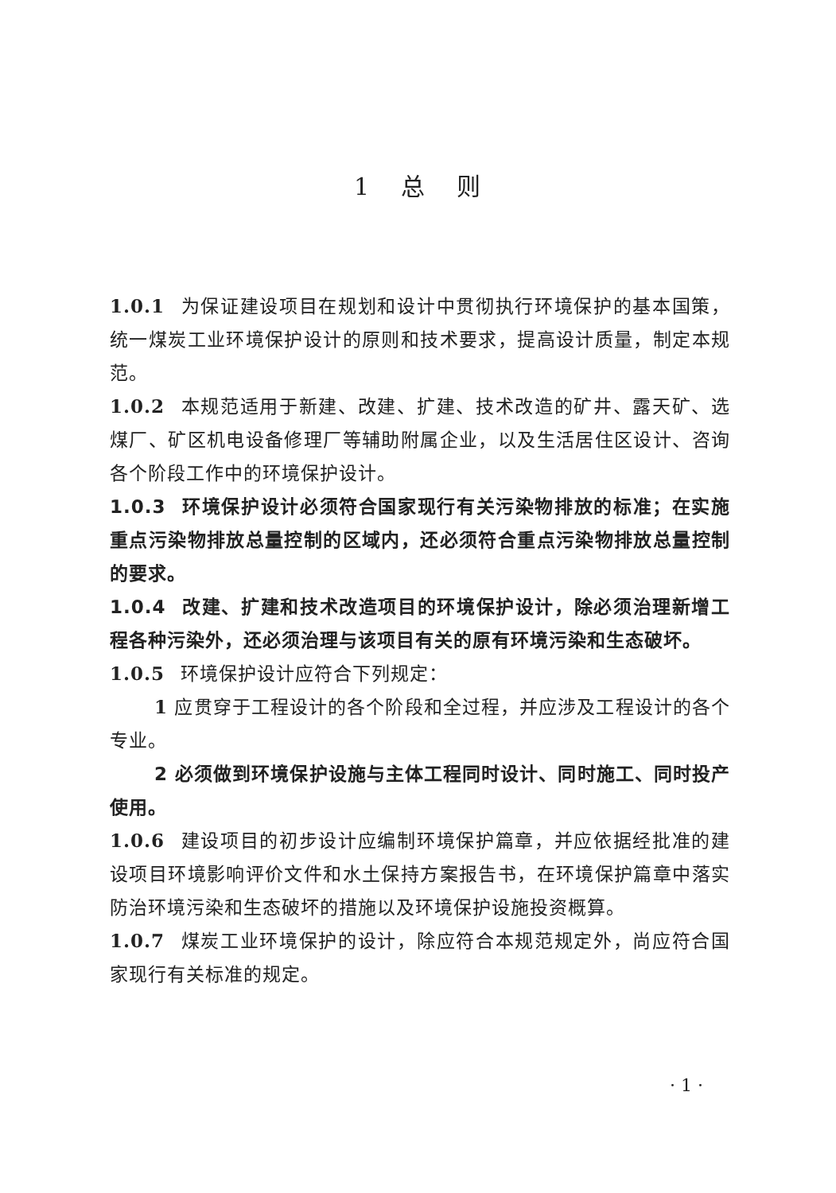1 总 则
1.0.1 为保证建设项目在规划和设计中贯彻执行环境保护的基本国策，统一煤炭工业环境保护设计的原则和技术要求，提高设计质量，制定本规范。
1.0.2 本规范适用于新建、改建、扩建、技术改造的矿井、露天矿、选煤厂、矿区机电设备修理厂等辅助附属企业，以及生活居住区设计、咨询各个阶段工作中的环境保护设计。
1.0.3 环境保护设计必须符合国家现行有关污染物排放的标准；在实施重点污染物排放总量控制的区域内，还必须符合重点污染物排放总量控制的要求。
1.0.4 改建、扩建和技术改造项目的环境保护设计，除必须治理新增工程各种污染外，还必须治理与该项目有关的原有环境污染和生态破坏。
1.0.5 环境保护设计应符合下列规定：
1 应贯穿于工程设计的各个阶段和全过程，并应涉及工程设计的各个专业。
2 必须做到环境保护设施与主体工程同时设计、同时施工、同时投产使用。
1.0.6 建设项目的初步设计应编制环境保护篇章，并应依据经批准的建设项目环境影响评价文件和水土保持方案报告书，在环境保护篇章中落实防治环境污染和生态破坏的措施以及环境保护设施投资概算。
1.0.7 煤炭工业环境保护的设计，除应符合本规范规定外，尚应符合国家现行有关标准的规定。
· 1 ·